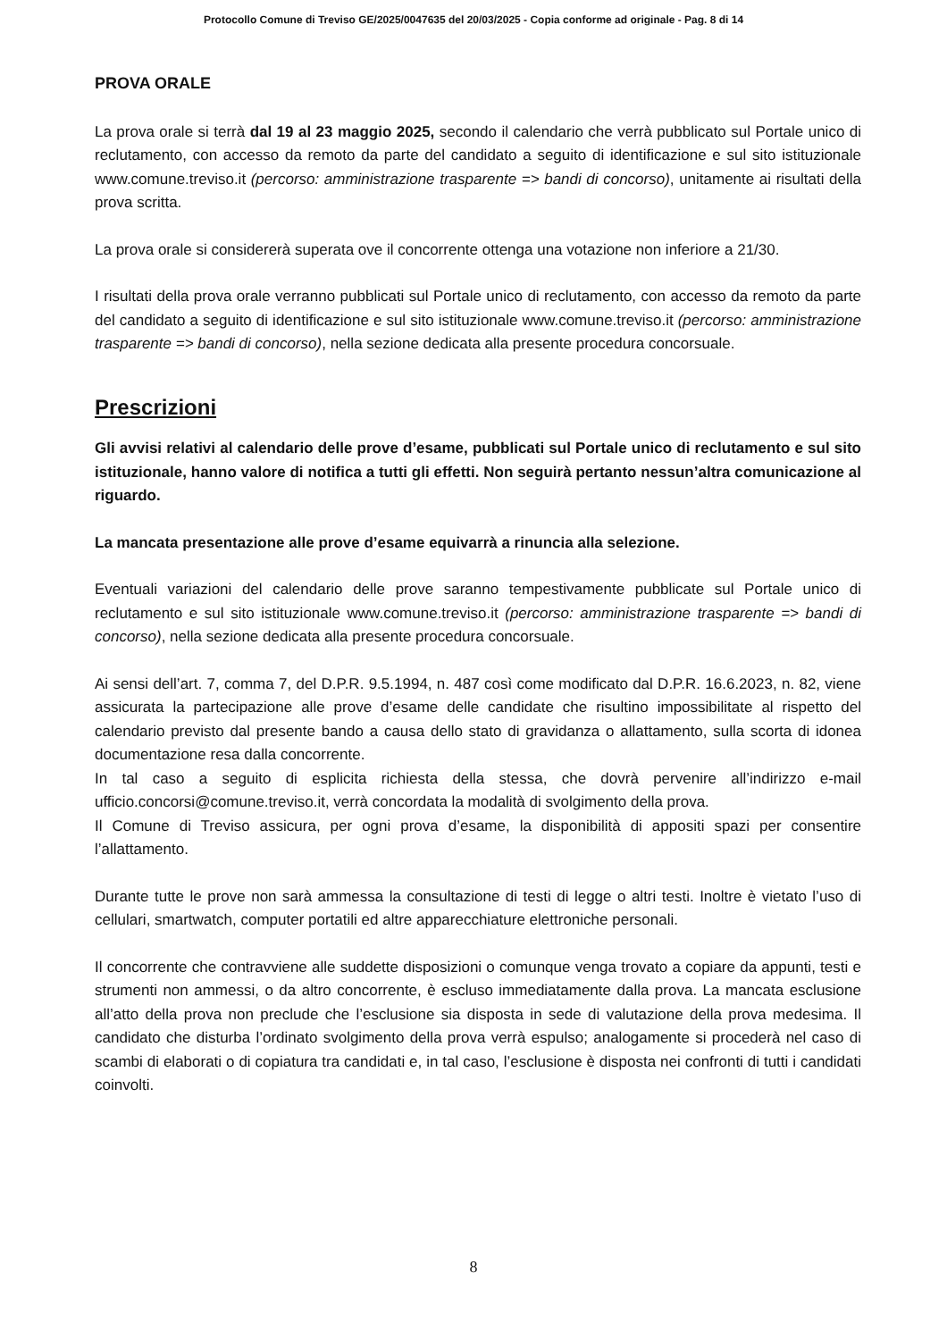Protocollo Comune di Treviso GE/2025/0047635 del 20/03/2025 - Copia conforme ad originale - Pag. 8 di 14
PROVA ORALE
La prova orale si terrà dal 19 al 23 maggio 2025, secondo il calendario che verrà pubblicato sul Portale unico di reclutamento, con accesso da remoto da parte del candidato a seguito di identificazione e sul sito istituzionale www.comune.treviso.it (percorso: amministrazione trasparente => bandi di concorso), unitamente ai risultati della prova scritta.
La prova orale si considererà superata ove il concorrente ottenga una votazione non inferiore a 21/30.
I risultati della prova orale verranno pubblicati sul Portale unico di reclutamento, con accesso da remoto da parte del candidato a seguito di identificazione e sul sito istituzionale www.comune.treviso.it (percorso: amministrazione trasparente => bandi di concorso), nella sezione dedicata alla presente procedura concorsuale.
Prescrizioni
Gli avvisi relativi al calendario delle prove d’esame, pubblicati sul Portale unico di reclutamento e sul sito istituzionale, hanno valore di notifica a tutti gli effetti. Non seguirà pertanto nessun’altra comunicazione al riguardo.
La mancata presentazione alle prove d’esame equivarrà a rinuncia alla selezione.
Eventuali variazioni del calendario delle prove saranno tempestivamente pubblicate sul Portale unico di reclutamento e sul sito istituzionale www.comune.treviso.it (percorso: amministrazione trasparente => bandi di concorso), nella sezione dedicata alla presente procedura concorsuale.
Ai sensi dell’art. 7, comma 7, del D.P.R. 9.5.1994, n. 487 così come modificato dal D.P.R. 16.6.2023, n. 82, viene assicurata la partecipazione alle prove d’esame delle candidate che risultino impossibilitate al rispetto del calendario previsto dal presente bando a causa dello stato di gravidanza o allattamento, sulla scorta di idonea documentazione resa dalla concorrente.
In tal caso a seguito di esplicita richiesta della stessa, che dovrà pervenire all’indirizzo e-mail ufficio.concorsi@comune.treviso.it, verrà concordata la modalità di svolgimento della prova.
Il Comune di Treviso assicura, per ogni prova d’esame, la disponibilità di appositi spazi per consentire l’allattamento.
Durante tutte le prove non sarà ammessa la consultazione di testi di legge o altri testi. Inoltre è vietato l’uso di cellulari, smartwatch, computer portatili ed altre apparecchiature elettroniche personali.
Il concorrente che contravviene alle suddette disposizioni o comunque venga trovato a copiare da appunti, testi e strumenti non ammessi, o da altro concorrente, è escluso immediatamente dalla prova. La mancata esclusione all’atto della prova non preclude che l’esclusione sia disposta in sede di valutazione della prova medesima. Il candidato che disturba l’ordinato svolgimento della prova verrà espulso; analogamente si procederà nel caso di scambi di elaborati o di copiatura tra candidati e, in tal caso, l’esclusione è disposta nei confronti di tutti i candidati coinvolti.
8